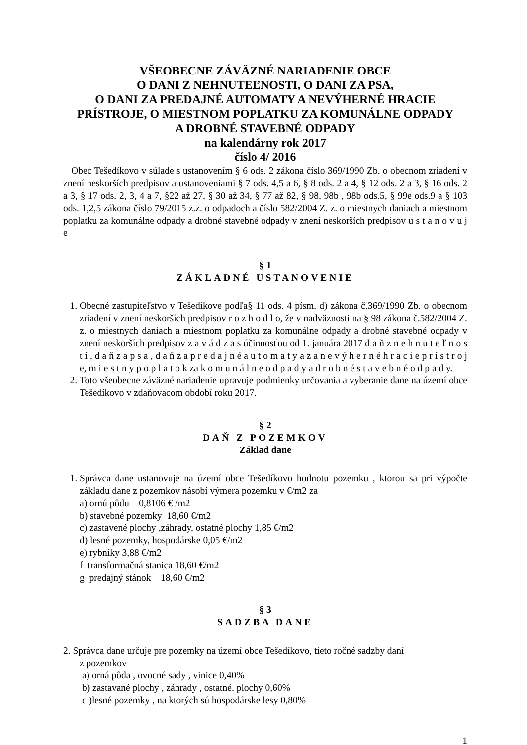VŠEOBECNE ZÁVÄZNÉ NARIADENIE OBCE
O DANI Z NEHNUTEĽNOSTI, O DANI ZA PSA,
O DANI ZA PREDAJNÉ AUTOMATY A NEVÝHERNÉ HRACIE PRÍSTROJE, O MIESTNOM POPLATKU ZA KOMUNÁLNE ODPADY
A DROBNÉ STAVEBNÉ ODPADY
na kalendárny rok 2017
číslo 4/ 2016
Obec Tešedíkovo v súlade s ustanovením § 6 ods. 2 zákona číslo 369/1990 Zb. o obecnom zriadení v znení neskorších predpisov a ustanoveniami § 7 ods. 4,5 a 6, § 8 ods. 2 a 4, § 12 ods. 2 a 3, § 16 ods. 2 a 3, § 17 ods. 2, 3, 4 a 7, §22 až 27, § 30 až 34, § 77 až 82, § 98, 98b , 98b ods.5, § 99e ods.9 a § 103 ods. 1,2,5 zákona číslo 79/2015 z.z. o odpadoch a číslo 582/2004 Z. z. o miestnych daniach a miestnom poplatku za komunálne odpady a drobné stavebné odpady v znení neskorších predpisov u s t a n o v u j e
§ 1
ZÁKLADNÉ USTANOVENIE
1. Obecné zastupiteľstvo v Tešedíkove podľa§ 11 ods. 4 písm. d) zákona č.369/1990 Zb. o obecnom zriadení v znení neskorších predpisov r o z h o d l o, že v nadväznosti na § 98 zákona č.582/2004 Z. z. o miestnych daniach a miestnom poplatku za komunálne odpady a drobné stavebné odpady v znení neskorších predpisov z a v á d z a s účinnosťou od 1. januára 2017 d a ň z n e h n u t e ľ n o s t í , d a ň z a p s a , d a ň z a p r e d a j n é a u t o m a t y a z a n e v ý h e r n é h r a c i e p r í s t r o j e, m i e s t n y p o p l a t o k za k o m u n á l n e o d p a d y a d r o b n é s t a v e b n é o d p a d y.
2. Toto všeobecne záväzné nariadenie upravuje podmienky určovania a vyberanie dane na území obce Tešedíkovo v zdaňovacom období roku 2017.
§ 2
DAŇ Z POZEMKOV
Základ dane
1. Správca dane ustanovuje na území obce Tešedíkovo hodnotu pozemku , ktorou sa pri výpočte základu dane z pozemkov násobí výmera pozemku v €/m2 za
a) ornú pôdu 0,8106 € /m2
b) stavebné pozemky 18,60 €/m2
c) zastavené plochy ,záhrady, ostatné plochy 1,85 €/m2
d) lesné pozemky, hospodárske 0,05 €/m2
e) rybníky 3,88 €/m2
f transformačná stanica 18,60 €/m2
g predajný stánok 18,60 €/m2
§ 3
SADZBA DANE
2. Správca dane určuje pre pozemky na území obce Tešedíkovo, tieto ročné sadzby daní
z pozemkov
a) orná pôda , ovocné sady , vinice 0,40%
b) zastavané plochy , záhrady , ostatné. plochy 0,60%
c )lesné pozemky , na ktorých sú hospodárske lesy 0,80%
1